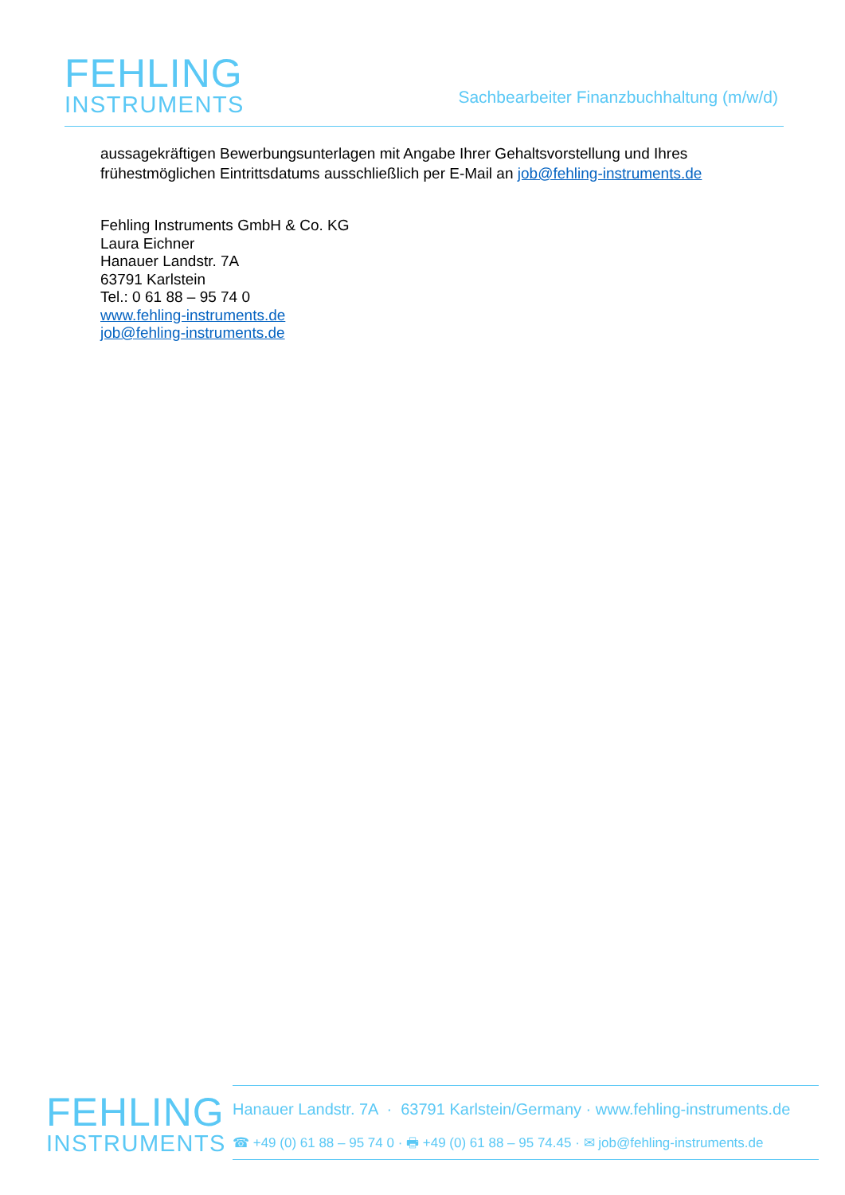FEHLING
INSTRUMENTS
Sachbearbeiter Finanzbuchhaltung (m/w/d)
aussagekräftigen Bewerbungsunterlagen mit Angabe Ihrer Gehaltsvorstellung und Ihres
frühestmöglichen Eintrittsdatums ausschließlich per E-Mail an job@fehling-instruments.de
Fehling Instruments GmbH & Co. KG
Laura Eichner
Hanauer Landstr. 7A
63791 Karlstein
Tel.: 0 61 88 – 95 74 0
www.fehling-instruments.de
job@fehling-instruments.de
FEHLING
INSTRUMENTS
Hanauer Landstr. 7A · 63791 Karlstein/Germany · www.fehling-instruments.de
☎ +49 (0) 61 88 – 95 74 0 · 🖶 +49 (0) 61 88 – 95 74.45 · ✉ job@fehling-instruments.de